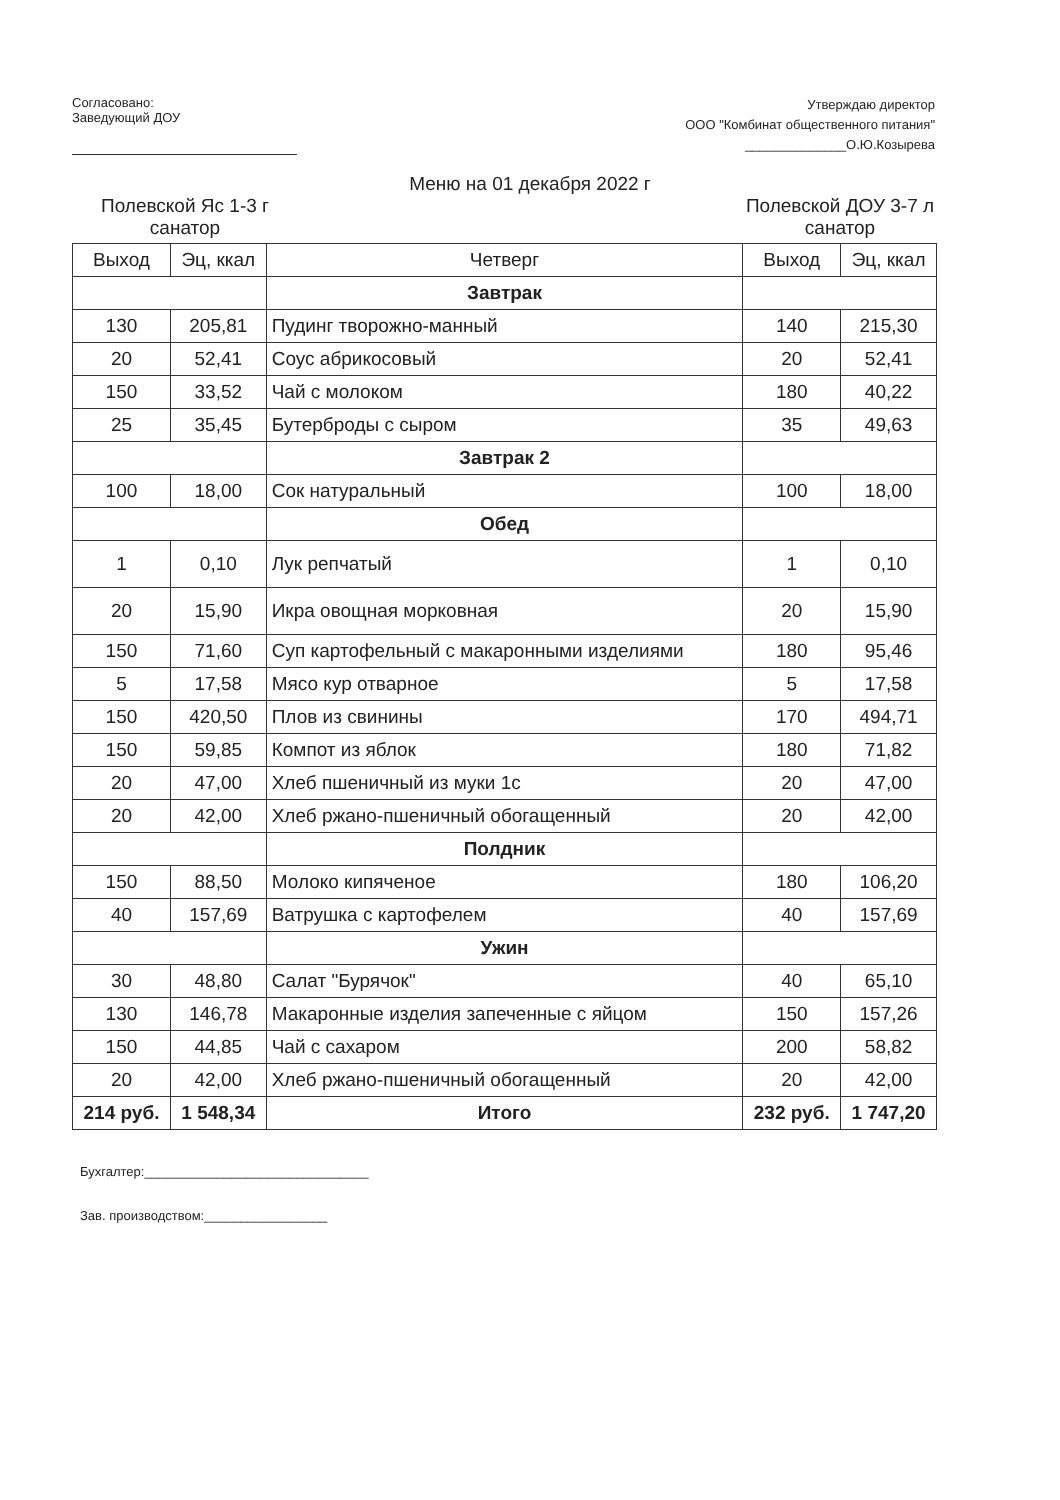Согласовано:
Заведующий ДОУ
Утверждаю директор
ООО "Комбинат общественного питания"
______________О.Ю.Козырева
Меню на 01 декабря 2022 г
Полевской Яс 1-3 г санатор
Полевской ДОУ 3-7 л санатор
| Выход | Эц, ккал | Четверг | Выход | Эц, ккал |
| --- | --- | --- | --- | --- |
| | | Завтрак | | |
| 130 | 205,81 | Пудинг творожно-манный | 140 | 215,30 |
| 20 | 52,41 | Соус абрикосовый | 20 | 52,41 |
| 150 | 33,52 | Чай с молоком | 180 | 40,22 |
| 25 | 35,45 | Бутерброды с сыром | 35 | 49,63 |
| | | Завтрак 2 | | |
| 100 | 18,00 | Сок натуральный | 100 | 18,00 |
| | | Обед | | |
| 1 | 0,10 | Лук репчатый | 1 | 0,10 |
| 20 | 15,90 | Икра овощная морковная | 20 | 15,90 |
| 150 | 71,60 | Суп картофельный с макаронными изделиями | 180 | 95,46 |
| 5 | 17,58 | Мясо кур отварное | 5 | 17,58 |
| 150 | 420,50 | Плов из свинины | 170 | 494,71 |
| 150 | 59,85 | Компот из яблок | 180 | 71,82 |
| 20 | 47,00 | Хлеб пшеничный из муки 1с | 20 | 47,00 |
| 20 | 42,00 | Хлеб ржано-пшеничный обогащенный | 20 | 42,00 |
| | | Полдник | | |
| 150 | 88,50 | Молоко кипяченое | 180 | 106,20 |
| 40 | 157,69 | Ватрушка с картофелем | 40 | 157,69 |
| | | Ужин | | |
| 30 | 48,80 | Салат "Бурячок" | 40 | 65,10 |
| 130 | 146,78 | Макаронные изделия запеченные с яйцом | 150 | 157,26 |
| 150 | 44,85 | Чай с сахаром | 200 | 58,82 |
| 20 | 42,00 | Хлеб ржано-пшеничный обогащенный | 20 | 42,00 |
| 214 руб. | 1 548,34 | Итого | 232 руб. | 1 747,20 |
Бухгалтер:_______________________________
Зав. производством:_________________